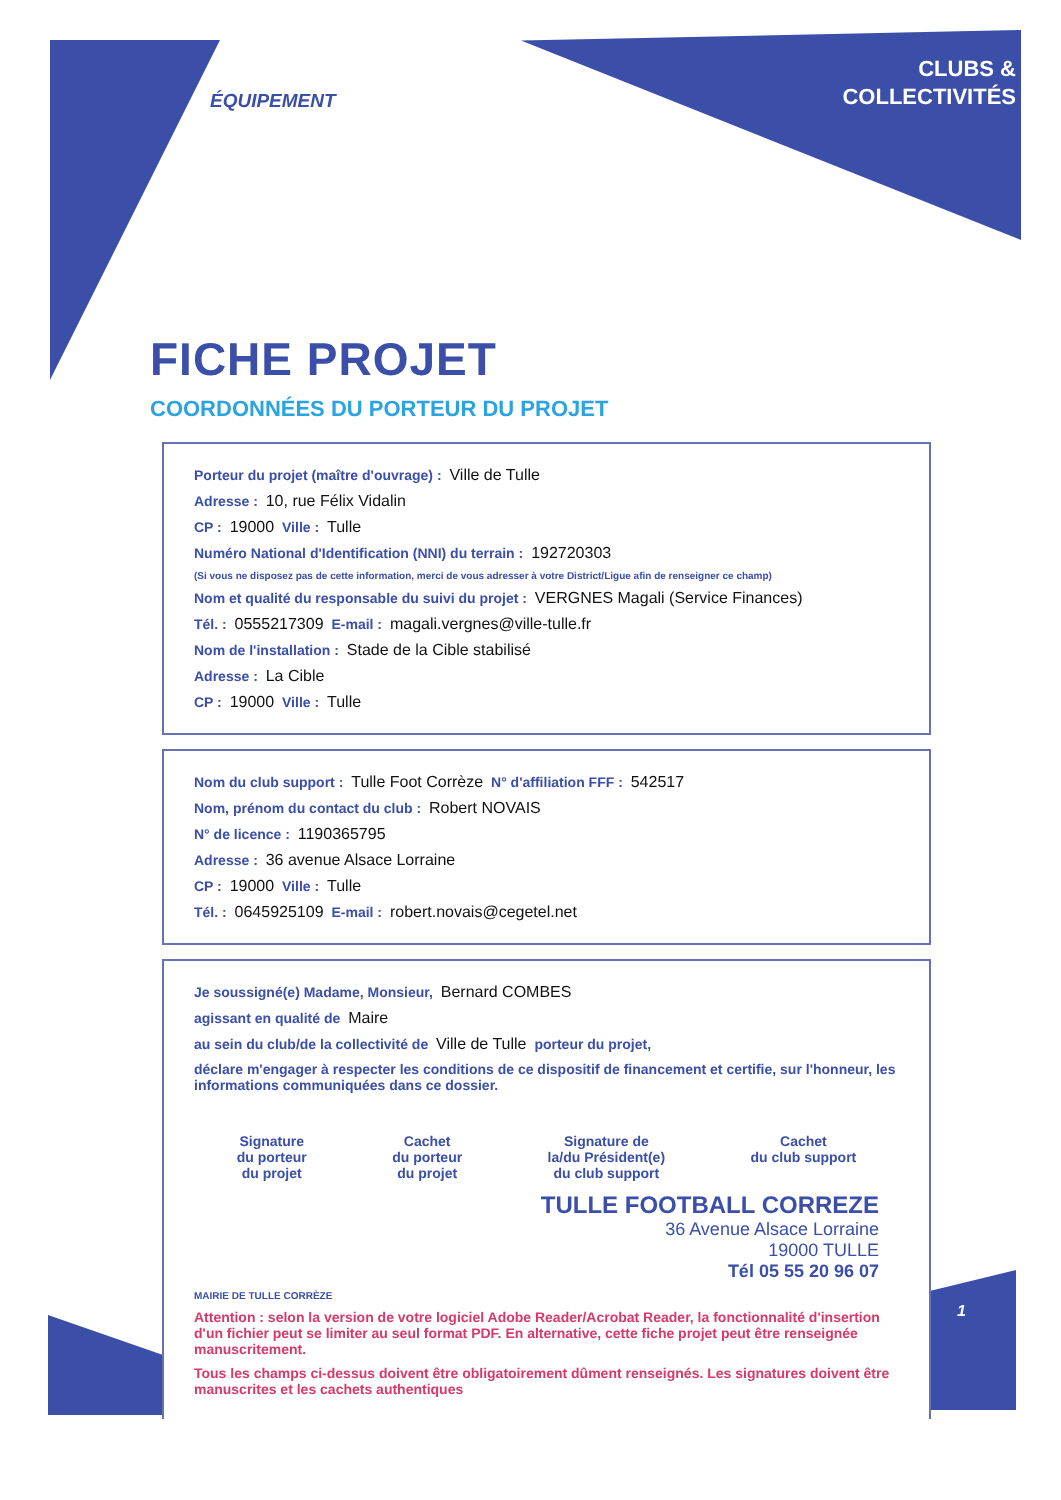CLUBS &
COLLECTIVITÉS
ÉQUIPEMENT
FICHE PROJET
COORDONNÉES DU PORTEUR DU PROJET
Porteur du projet (maître d'ouvrage) : Ville de Tulle
Adresse : 10, rue Félix Vidalin
CP : 19000 Ville : Tulle
Numéro National d'Identification (NNI) du terrain : 192720303
(Si vous ne disposez pas de cette information, merci de vous adresser à votre District/Ligue afin de renseigner ce champ)
Nom et qualité du responsable du suivi du projet : VERGNES Magali (Service Finances)
Tél. : 0555217309 E-mail : magali.vergnes@ville-tulle.fr
Nom de l'installation : Stade de la Cible stabilisé
Adresse : La Cible
CP : 19000 Ville : Tulle
Nom du club support : Tulle Foot Corrèze N° d'affiliation FFF : 542517
Nom, prénom du contact du club : Robert NOVAIS
N° de licence : 1190365795
Adresse : 36 avenue Alsace Lorraine
CP : 19000 Ville : Tulle
Tél. : 0645925109 E-mail : robert.novais@cegetel.net
Je soussigné(e) Madame, Monsieur, Bernard COMBES
agissant en qualité de Maire
au sein du club/de la collectivité de Ville de Tulle porteur du projet,
déclare m'engager à respecter les conditions de ce dispositif de financement et certifie, sur l'honneur, les informations communiquées dans ce dossier.
Signature
du porteur
du projet
Cachet
du porteur
du projet
Signature de
la/du Président(e)
du club support
Cachet
du club support
TULLE FOOTBALL CORREZE
36 Avenue Alsace Lorraine
19000 TULLE
Tél 05 55 20 96 07
MAIRIE DE TULLE CORRÈZE
Attention : selon la version de votre logiciel Adobe Reader/Acrobat Reader, la fonctionnalité d'insertion d'un fichier peut se limiter au seul format PDF. En alternative, cette fiche projet peut être renseignée manuscritement.
Tous les champs ci-dessus doivent être obligatoirement dûment renseignés. Les signatures doivent être manuscrites et les cachets authentiques
1